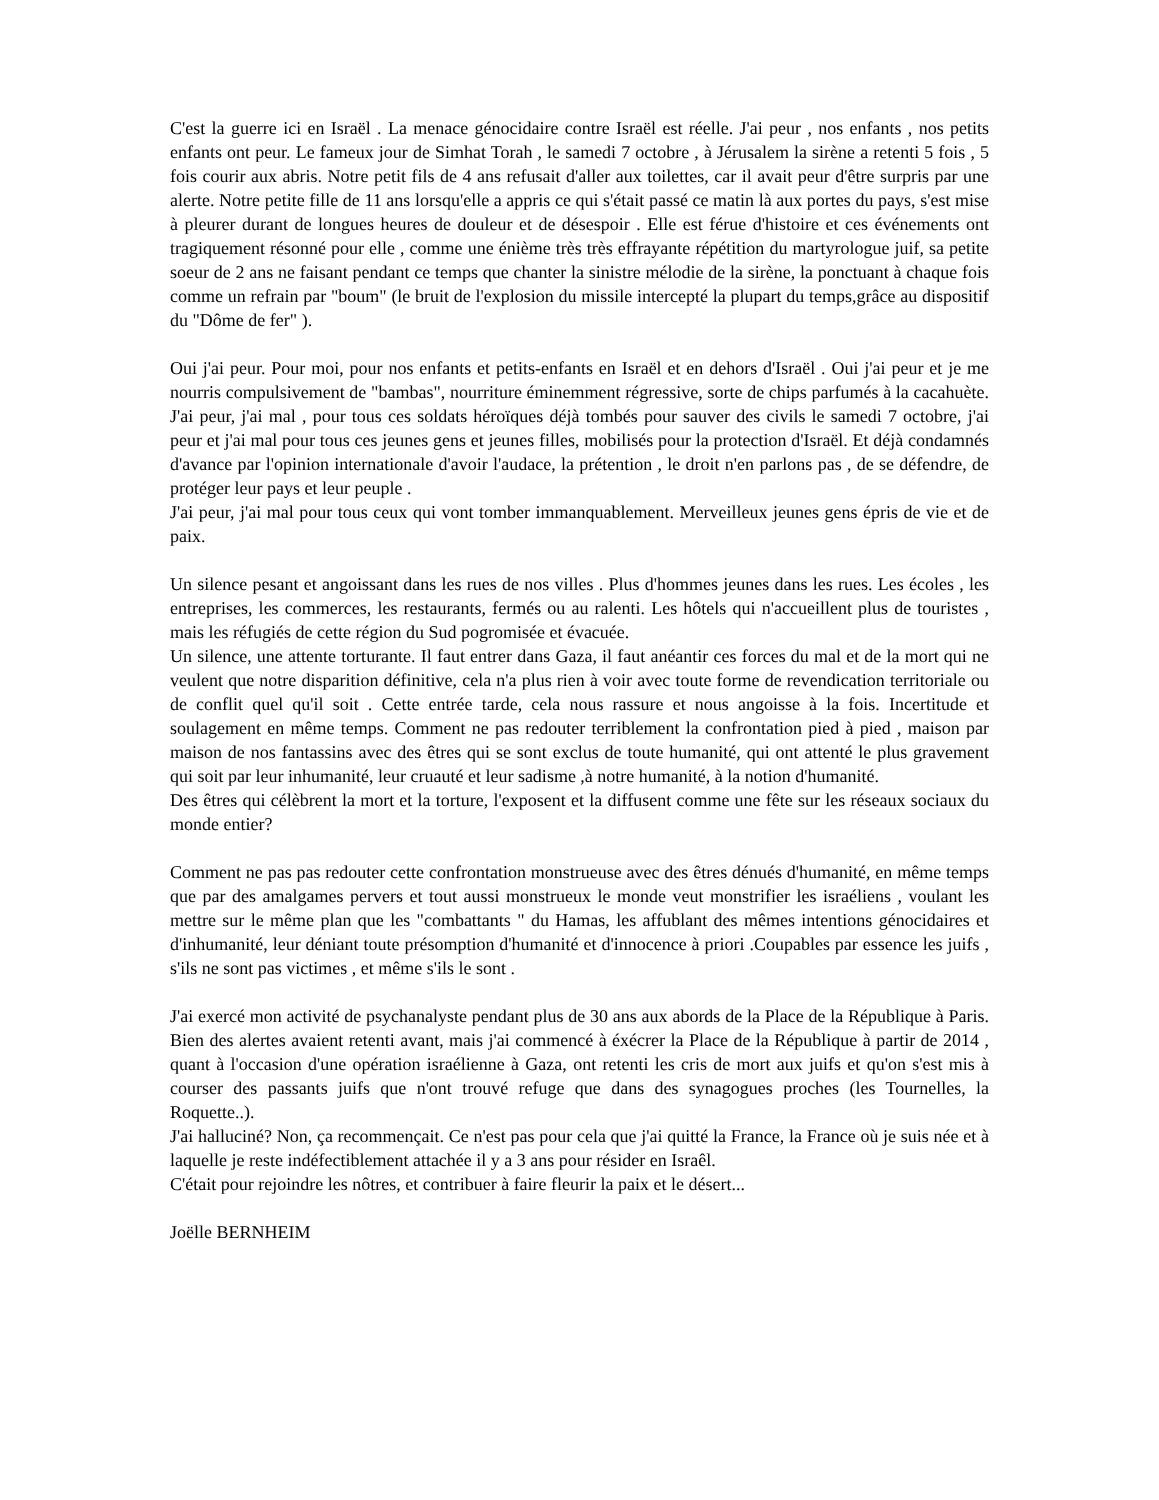C'est la guerre ici en Israël . La menace génocidaire contre Israël est réelle. J'ai peur , nos enfants , nos petits enfants ont peur. Le fameux jour de Simhat Torah , le samedi 7 octobre , à Jérusalem la sirène a retenti 5 fois , 5 fois courir aux abris. Notre petit fils de 4 ans refusait d'aller aux toilettes, car il avait peur d'être surpris par une alerte. Notre petite fille de 11 ans lorsqu'elle a appris ce qui s'était passé ce matin là aux portes du pays, s'est mise à pleurer durant de longues heures de douleur et de désespoir . Elle est férue d'histoire et ces événements ont tragiquement résonné pour elle , comme une énième très très effrayante répétition du martyrologue juif, sa petite soeur de 2 ans ne faisant pendant ce temps que chanter la sinistre mélodie de la sirène, la ponctuant à chaque fois comme un refrain par "boum" (le bruit de l'explosion du missile intercepté la plupart du temps,grâce au dispositif du "Dôme de fer" ).
Oui j'ai peur. Pour moi, pour nos enfants et petits-enfants en Israël et en dehors d'Israël . Oui j'ai peur et je me nourris compulsivement de "bambas", nourriture éminemment régressive, sorte de chips parfumés à la cacahuète. J'ai peur, j'ai mal , pour tous ces soldats héroïques déjà tombés pour sauver des civils le samedi 7 octobre, j'ai peur et j'ai mal pour tous ces jeunes gens et jeunes filles, mobilisés pour la protection d'Israël. Et déjà condamnés d'avance par l'opinion internationale d'avoir l'audace, la prétention , le droit n'en parlons pas , de se défendre, de protéger leur pays et leur peuple .
J'ai peur, j'ai mal pour tous ceux qui vont tomber immanquablement. Merveilleux jeunes gens épris de vie et de paix.
Un silence pesant et angoissant dans les rues de nos villes . Plus d'hommes jeunes dans les rues. Les écoles , les entreprises, les commerces, les restaurants, fermés ou au ralenti. Les hôtels qui n'accueillent plus de touristes , mais les réfugiés de cette région du Sud pogromisée et évacuée.
Un silence, une attente torturante. Il faut entrer dans Gaza, il faut anéantir ces forces du mal et de la mort qui ne veulent que notre disparition définitive, cela n'a plus rien à voir avec toute forme de revendication territoriale ou de conflit quel qu'il soit . Cette entrée tarde, cela nous rassure et nous angoisse à la fois. Incertitude et soulagement en même temps. Comment ne pas redouter terriblement la confrontation pied à pied , maison par maison de nos fantassins avec des êtres qui se sont exclus de toute humanité, qui ont attenté le plus gravement qui soit par leur inhumanité, leur cruauté et leur sadisme ,à notre humanité, à la notion d'humanité.
Des êtres qui célèbrent la mort et la torture, l'exposent et la diffusent comme une fête sur les réseaux sociaux du monde entier?
Comment ne pas pas redouter cette confrontation monstrueuse avec des êtres dénués d'humanité, en même temps que par des amalgames pervers et tout aussi monstrueux le monde veut monstrifier les israéliens , voulant les mettre sur le même plan que les "combattants " du Hamas, les affublant des mêmes intentions génocidaires et d'inhumanité, leur déniant toute présomption d'humanité et d'innocence à priori .Coupables par essence les juifs , s'ils ne sont pas victimes , et même s'ils le sont .
J'ai exercé mon activité de psychanalyste pendant plus de 30 ans aux abords de la Place de la République à Paris. Bien des alertes avaient retenti avant, mais j'ai commencé à éxécrer la Place de la République à partir de 2014 , quant à l'occasion d'une opération israélienne à Gaza, ont retenti les cris de mort aux juifs et qu'on s'est mis à courser des passants juifs que n'ont trouvé refuge que dans des synagogues proches (les Tournelles, la Roquette..).
J'ai halluciné? Non, ça recommençait. Ce n'est pas pour cela que j'ai quitté la France, la France où je suis née et à laquelle je reste indéfectiblement attachée il y a 3 ans pour résider en Israêl.
C'était pour rejoindre les nôtres, et contribuer à faire fleurir la paix et le désert...
Joëlle BERNHEIM